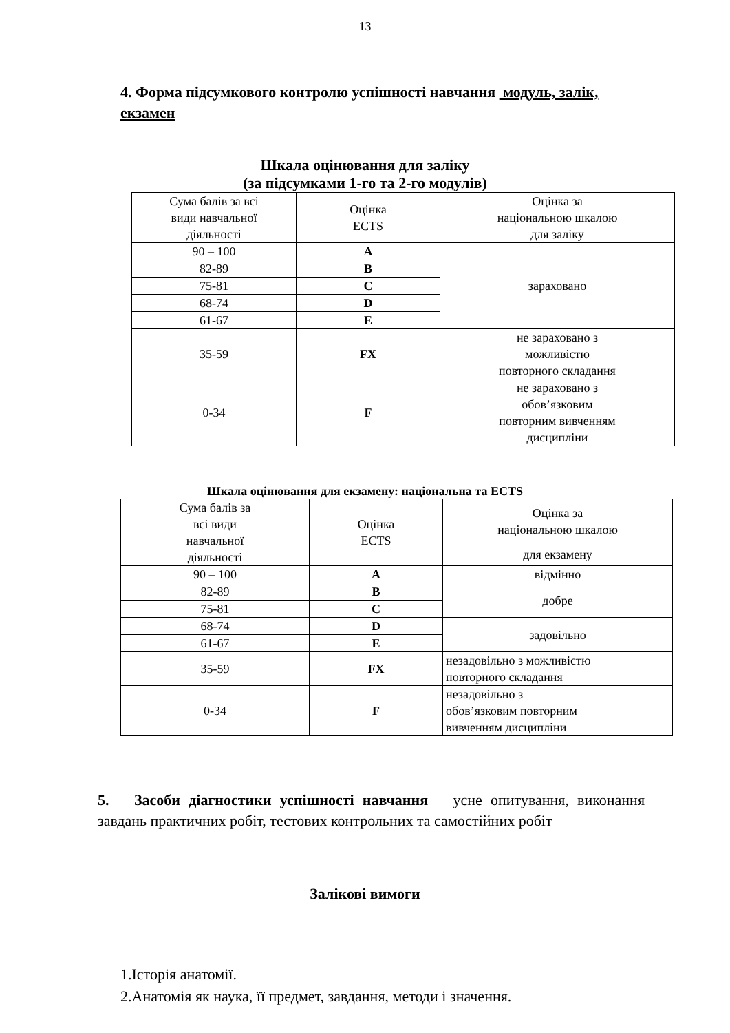13
4. Форма підсумкового контролю успішності навчання модуль, залік, екзамен
Шкала оцінювання для заліку
(за підсумками 1-го та 2-го модулів)
| Сума балів за всі види навчальної діяльності | Оцінка ECTS | Оцінка за національною шкалою для заліку |
| 90 – 100 | A | зараховано |
| 82-89 | B | |
| 75-81 | C | |
| 68-74 | D | |
| 61-67 | E | |
| 35-59 | FX | не зараховано з можливістю повторного складання |
| 0-34 | F | не зараховано з обов’язковим повторним вивченням дисципліни |
Шкала оцінювання для екзамену: національна та ECTS
| Сума балів за всі види навчальної діяльності | Оцінка ECTS | Оцінка за національною шкалою |
| | | для екзамену |
| 90 – 100 | A | відмінно |
| 82-89 | B | добре |
| 75-81 | C | |
| 68-74 | D | задовільно |
| 61-67 | E | |
| 35-59 | FX | незадовільно з можливістю повторного складання |
| 0-34 | F | незадовільно з обов’язковим повторним вивченням дисципліни |
5. Засоби діагностики успішності навчання усне опитування, виконання завдань практичних робіт, тестових контрольних та самостійних робіт
Залікові вимоги
1.Історія анатомії.
2.Анатомія як наука, її предмет, завдання, методи і значення.